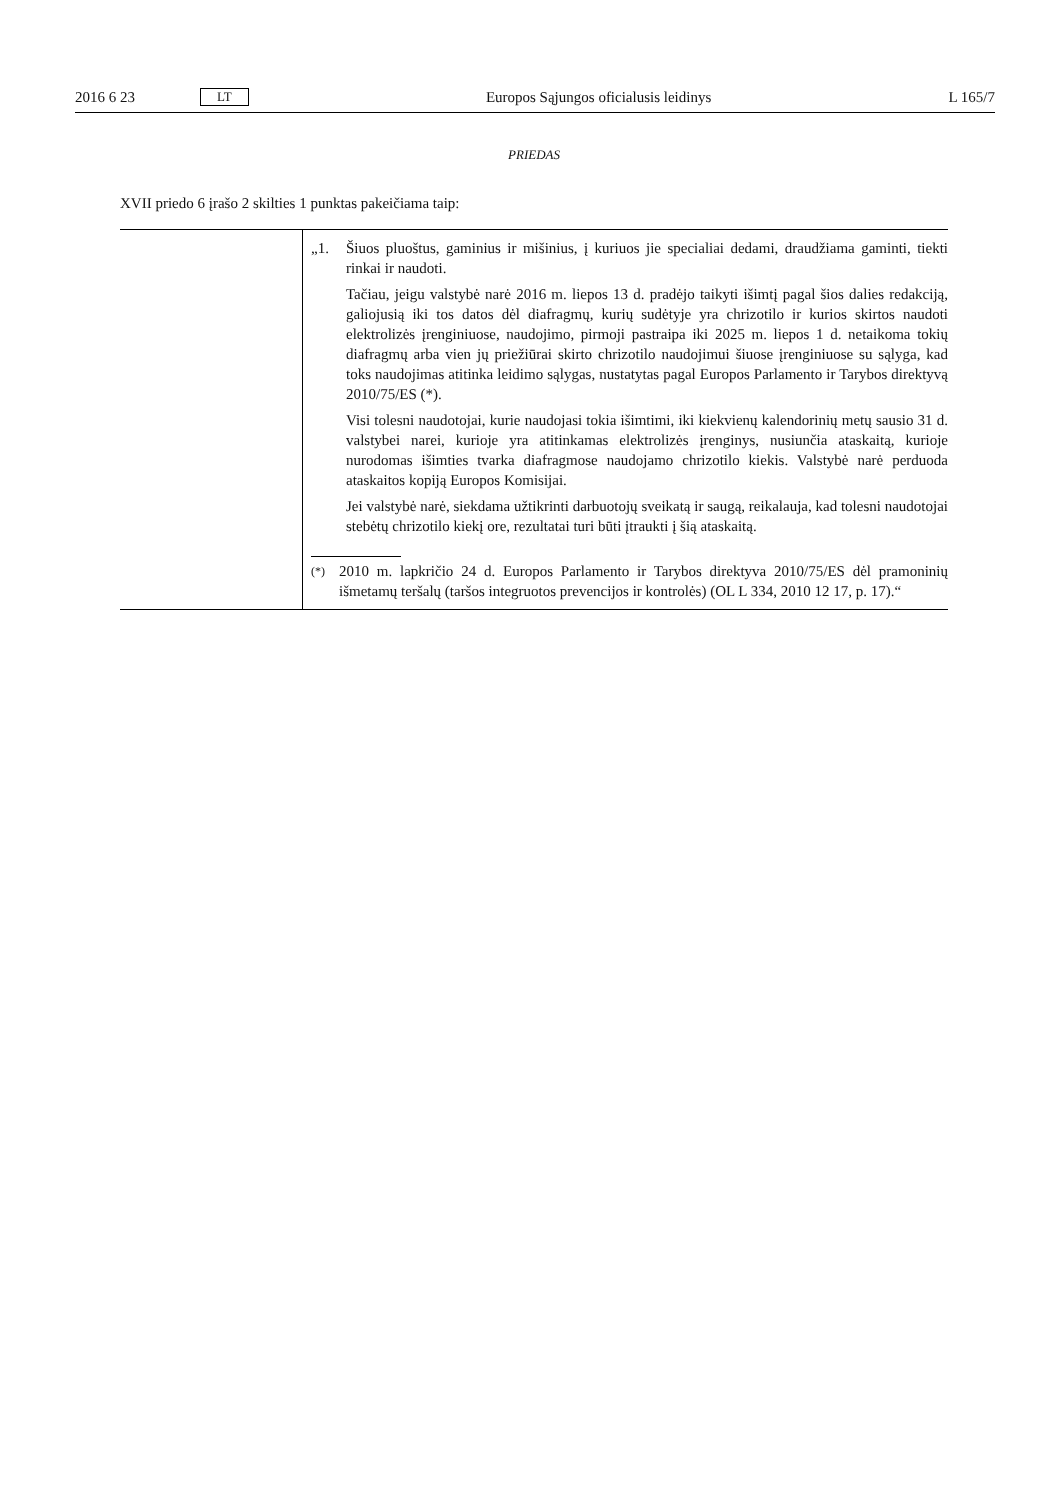2016 6 23 LT Europos Sąjungos oficialusis leidinys L 165/7
PRIEDAS
XVII priedo 6 įrašo 2 skilties 1 punktas pakeičiama taip:
| | „1. Šiuos pluoštus, gaminius ir mišinius, į kuriuos jie specialiai dedami, draudžiama gaminti, tiekti rinkai ir naudoti. Tačiau, jeigu valstybė narė 2016 m. liepos 13 d. pradėjo taikyti išimtį pagal šios dalies redakciją, galiojusią iki tos datos dėl diafragmų, kurių sudėtyje yra chrizotilo ir kurios skirtos naudoti elektrolizės įrenginiuose, naudojimo, pirmoji pastraipa iki 2025 m. liepos 1 d. netaikoma tokių diafragmų arba vien jų priežiūrai skirto chrizotilo naudojimui šiuose įrenginiuose su sąlyga, kad toks naudojimas atitinka leidimo sąlygas, nustatytas pagal Europos Parlamento ir Tarybos direktyvą 2010/75/ES (*). Visi tolesni naudotojai, kurie naudojasi tokia išimtimi, iki kiekvienų kalendorinių metų sausio 31 d. valstybei narei, kurioje yra atitinkamas elektrolizės įrenginys, nusiunčia ataskaitą, kurioje nurodomas išimties tvarka diafragmose naudojamo chrizotilo kiekis. Valstybė narė perduoda ataskaitos kopiją Europos Komisijai. Jei valstybė narė, siekdama užtikrinti darbuotojų sveikatą ir saugą, reikalauja, kad tolesni naudotojai stebėtų chrizotilo kiekį ore, rezultatai turi būti įtraukti į šią ataskaitą. (*) 2010 m. lapkričio 24 d. Europos Parlamento ir Tarybos direktyva 2010/75/ES dėl pramoninių išmetamų teršalų (taršos integruotos prevencijos ir kontrolės) (OL L 334, 2010 12 17, p. 17).“ |